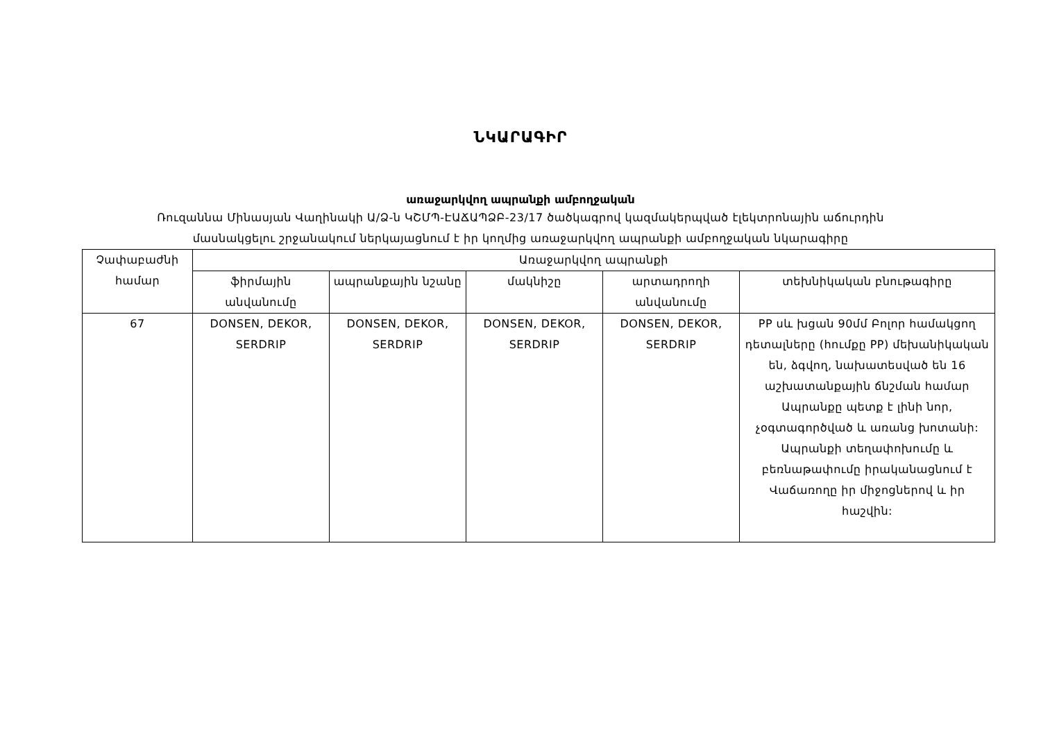ՆԿԱՐԱԳԻՐ
առաջարկվող ապրանքի ամբողջական
Ռուզաննա Մինասյան Վաղինակի Ա/Ձ-ն ԿՇՄՊ-ԷԱՃԱՊՁԲ-23/17 ծածկագրով կազմակերպված էլեկտրոնային աճուրդին
մասնակցելու շրջանակում ներկայացնում է իր կողմից առաջարկվող ապրանքի ամբողջական նկարագիրը
| Չափաբաժնի համար | Առաջարկվող ապրանքի | | | | |
| --- | --- | --- | --- | --- | --- |
| | ֆիրմային անվանումը | ապրանքային նշանը | մակնիշը | արտադրողի անվանումը | տեխնիկական բնութագիրը |
| 67 | DONSEN, DEKOR, SERDRIP | DONSEN, DEKOR, SERDRIP | DONSEN, DEKOR, SERDRIP | DONSEN, DEKOR, SERDRIP | PP սև խցան 90մմ Բոլոր համակցող դետալները (հումքը PP) մեխանիկական են, ձգվող, նախատեսված են 16 աշխատանքային ճնշման համար Ապրանքը պետք է լինի նոր, չօգտագործված և առանց խոտանի: Ապրանքի տեղափոխումը և բեռնաթափումը իրականացնում է Վաճառողը իր միջոցներով և իր հաշվին: |